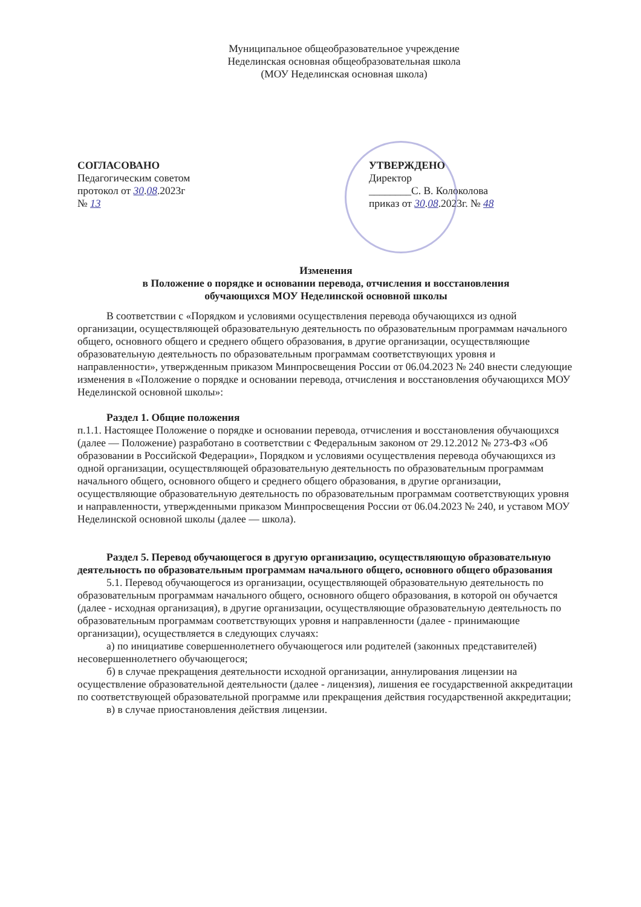Муниципальное общеобразовательное учреждение
Неделинская основная общеобразовательная школа
(МОУ Неделинская основная школа)
СОГЛАСОВАНО
Педагогическим советом
протокол от 30.08.2023г
№ 13
УТВЕРЖДЕНО
Директор
________С. В. Колоколова
приказ от 30.08.2023г. № 48
Изменения
в Положение о порядке и основании перевода, отчисления и восстановления
обучающихся МОУ Неделинской основной школы
В соответствии с «Порядком и условиями осуществления перевода обучающихся из одной организации, осуществляющей образовательную деятельность по образовательным программам начального общего, основного общего и среднего общего образования, в другие организации, осуществляющие образовательную деятельность по образовательным программам соответствующих уровня и направленности», утвержденным приказом Минпросвещения России от 06.04.2023 № 240 внести следующие изменения в «Положение о порядке и основании перевода, отчисления и восстановления обучающихся МОУ Неделинской основной школы»:
Раздел 1. Общие положения
п.1.1. Настоящее Положение о порядке и основании перевода, отчисления и восстановления обучающихся (далее — Положение) разработано в соответствии с Федеральным законом от 29.12.2012 № 273-ФЗ «Об образовании в Российской Федерации», Порядком и условиями осуществления перевода обучающихся из одной организации, осуществляющей образовательную деятельность по образовательным программам начального общего, основного общего и среднего общего образования, в другие организации, осуществляющие образовательную деятельность по образовательным программам соответствующих уровня и направленности, утвержденными приказом Минпросвещения России от 06.04.2023 № 240, и уставом МОУ Неделинской основной школы (далее — школа).
Раздел 5. Перевод обучающегося в другую организацию, осуществляющую образовательную деятельность по образовательным программам начального общего, основного общего образования
5.1. Перевод обучающегося из организации, осуществляющей образовательную деятельность по образовательным программам начального общего, основного общего образования, в которой он обучается (далее - исходная организация), в другие организации, осуществляющие образовательную деятельность по образовательным программам соответствующих уровня и направленности (далее - принимающие организации), осуществляется в следующих случаях:
а) по инициативе совершеннолетнего обучающегося или родителей (законных представителей) несовершеннолетнего обучающегося;
б) в случае прекращения деятельности исходной организации, аннулирования лицензии на осуществление образовательной деятельности (далее - лицензия), лишения ее государственной аккредитации по соответствующей образовательной программе или прекращения действия государственной аккредитации;
в) в случае приостановления действия лицензии.